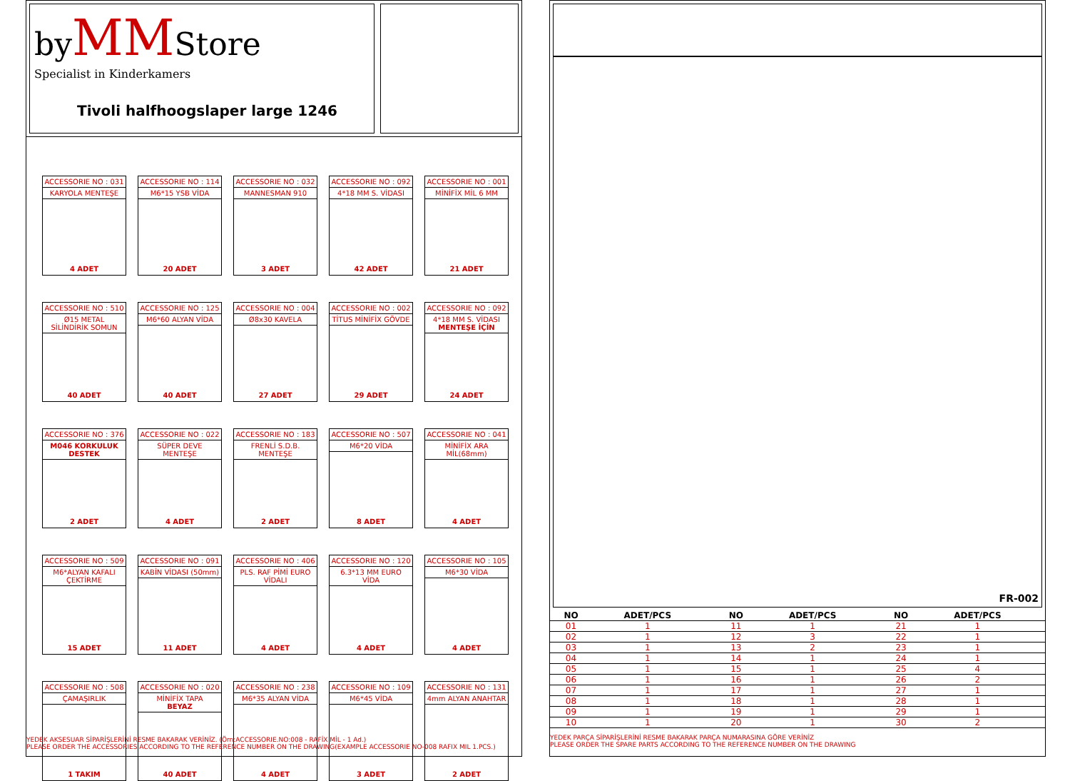byMMStore
Specialist in Kinderkamers
Tivoli halfhoogslaper large 1246
ACCESSORIE NO : 031
KARYOLA MENTEŞE
4 ADET
ACCESSORIE NO : 114
M6*15 YSB VİDA
20 ADET
ACCESSORIE NO : 032
MANNESMAN 910
3 ADET
ACCESSORIE NO : 092
4*18 MM S. VİDASI
42 ADET
ACCESSORIE NO : 001
MİNİFİX MİL 6 MM
21 ADET
ACCESSORIE NO : 510
Ø15 METAL SİLİNDİRİK SOMUN
40 ADET
ACCESSORIE NO : 125
M6*60 ALYAN VİDA
40 ADET
ACCESSORIE NO : 004
Ø8x30 KAVELA
27 ADET
ACCESSORIE NO : 002
TİTUS MİNİFİX GÖVDE
29 ADET
ACCESSORIE NO : 092
4*18 MM S. VİDASI
MENTEŞE İÇİN
24 ADET
ACCESSORIE NO : 376
M046 KORKULUK DESTEK
2 ADET
ACCESSORIE NO : 022
SÜPER DEVE MENTEŞE
4 ADET
ACCESSORIE NO : 183
FRENLİ S.D.B. MENTEŞE
2 ADET
ACCESSORIE NO : 507
M6*20 VİDA
8 ADET
ACCESSORIE NO : 041
MİNİFİX ARA MİL(68mm)
4 ADET
ACCESSORIE NO : 509
M6*ALYAN KAFALI ÇEKTİRME
15 ADET
ACCESSORIE NO : 091
KABİN VİDASI (50mm)
11 ADET
ACCESSORIE NO : 406
PLS. RAF PİMİ EURO VİDALI
4 ADET
ACCESSORIE NO : 120
6.3*13 MM EURO VİDA
4 ADET
ACCESSORIE NO : 105
M6*30 VİDA
4 ADET
ACCESSORIE NO : 508
ÇAMAŞIRLIK
1 TAKIM
ACCESSORIE NO : 020
MİNİFİX TAPA
BEYAZ
40 ADET
ACCESSORIE NO : 238
M6*35 ALYAN VİDA
4 ADET
ACCESSORIE NO : 109
M6*45 VİDA
3 ADET
ACCESSORIE NO : 131
4mm ALYAN ANAHTAR
2 ADET
YEDEK AKSESUAR SİPARİŞLERİNİ RESME BAKARAK VERİNİZ. (Örn:ACCESSORIE.NO:008 - RAFİX MİL - 1 Ad.)
PLEASE ORDER THE ACCESSORIES ACCORDING TO THE REFERENCE NUMBER ON THE DRAWING(EXAMPLE ACCESSORIE NO-008 RAFIX MIL 1.PCS.)
FR-002
| NO | ADET/PCS | | NO | ADET/PCS | | NO | ADET/PCS | |
| --- | --- | --- | --- | --- | --- | --- | --- | --- |
| 01 | 1 | | 11 | 1 | | 21 | 1 | |
| 02 | 1 | | 12 | 3 | | 22 | 1 | |
| 03 | 1 | | 13 | 2 | | 23 | 1 | |
| 04 | 1 | | 14 | 1 | | 24 | 1 | |
| 05 | 1 | | 15 | 1 | | 25 | 4 | |
| 06 | 1 | | 16 | 1 | | 26 | 2 | |
| 07 | 1 | | 17 | 1 | | 27 | 1 | |
| 08 | 1 | | 18 | 1 | | 28 | 1 | |
| 09 | 1 | | 19 | 1 | | 29 | 1 | |
| 10 | 1 | | 20 | 1 | | 30 | 2 | |
YEDEK PARÇA SİPARİŞLERİNİ RESME BAKARAK PARÇA NUMARASINA GÖRE VERİNİZ
PLEASE ORDER THE SPARE PARTS ACCORDING TO THE REFERENCE NUMBER ON THE DRAWING